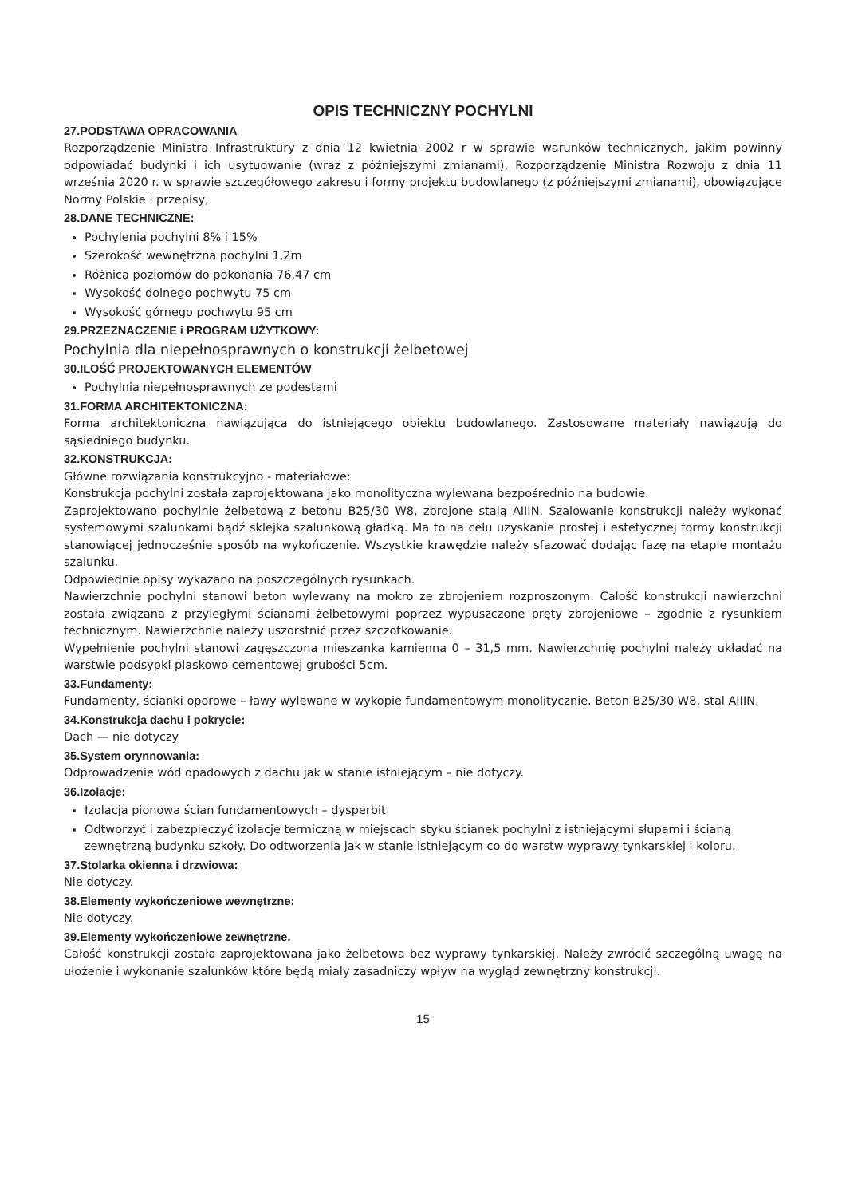OPIS TECHNICZNY POCHYLNI
27.PODSTAWA OPRACOWANIA
Rozporządzenie Ministra Infrastruktury z dnia 12 kwietnia 2002 r w sprawie warunków technicznych, jakim powinny odpowiadać budynki i ich usytuowanie (wraz z późniejszymi zmianami), Rozporządzenie Ministra Rozwoju z dnia 11 września 2020 r. w sprawie szczegółowego zakresu i formy projektu budowlanego (z późniejszymi zmianami), obowiązujące Normy Polskie i przepisy,
28.DANE TECHNICZNE:
Pochylenia pochylni 8% i 15%
Szerokość wewnętrzna pochylni 1,2m
Różnica poziomów do pokonania 76,47 cm
Wysokość dolnego pochwytu 75 cm
Wysokość górnego pochwytu 95 cm
29.PRZEZNACZENIE i PROGRAM UŻYTKOWY:
Pochylnia dla niepełnosprawnych o konstrukcji żelbetowej
30.ILOŚĆ PROJEKTOWANYCH ELEMENTÓW
Pochylnia niepełnosprawnych ze podestami
31.FORMA ARCHITEKTONICZNA:
Forma architektoniczna nawiązująca do istniejącego obiektu budowlanego. Zastosowane materiały nawiązują do sąsiedniego budynku.
32.KONSTRUKCJA:
Główne rozwiązania konstrukcyjno - materiałowe:
Konstrukcja pochylni została zaprojektowana jako monolityczna wylewana bezpośrednio na budowie.
Zaprojektowano pochylnie żelbetową z betonu B25/30 W8, zbrojone stalą AIIIN. Szalowanie konstrukcji należy wykonać systemowymi szalunkami bądź sklejka szalunkową gładką. Ma to na celu uzyskanie prostej i estetycznej formy konstrukcji stanowiącej jednocześnie sposób na wykończenie. Wszystkie krawędzie należy sfazować dodając fazę na etapie montażu szalunku.
Odpowiednie opisy wykazano na poszczególnych rysunkach.
Nawierzchnie pochylni stanowi beton wylewany na mokro ze zbrojeniem rozproszonym. Całość konstrukcji nawierzchni została związana z przyległymi ścianami żelbetowymi poprzez wypuszczone pręty zbrojeniowe – zgodnie z rysunkiem technicznym. Nawierzchnie należy uszorstnić przez szczotkowanie.
Wypełnienie pochylni stanowi zagęszczona mieszanka kamienna 0 – 31,5 mm. Nawierzchnię pochylni należy układać na warstwie podsypki piaskowo cementowej grubości 5cm.
33.Fundamenty:
Fundamenty, ścianki oporowe – ławy wylewane w wykopie fundamentowym monolitycznie. Beton B25/30 W8, stal AIIIN.
34.Konstrukcja dachu i pokrycie:
Dach — nie dotyczy
35.System orynnowania:
Odprowadzenie wód opadowych z dachu jak w stanie istniejącym – nie dotyczy.
36.Izolacje:
Izolacja pionowa ścian fundamentowych – dysperbit
Odtworzyć i zabezpieczyć izolacje termiczną w miejscach styku ścianek pochylni z istniejącymi słupami i ścianą zewnętrzną budynku szkoły. Do odtworzenia jak w stanie istniejącym co do warstw wyprawy tynkarskiej i koloru.
37.Stolarka okienna i drzwiowa:
Nie dotyczy.
38.Elementy wykończeniowe wewnętrzne:
Nie dotyczy.
39.Elementy wykończeniowe zewnętrzne.
Całość konstrukcji została zaprojektowana jako żelbetowa bez wyprawy tynkarskiej. Należy zwrócić szczególną uwagę na ułożenie i wykonanie szalunków które będą miały zasadniczy wpływ na wygląd zewnętrzny konstrukcji.
15